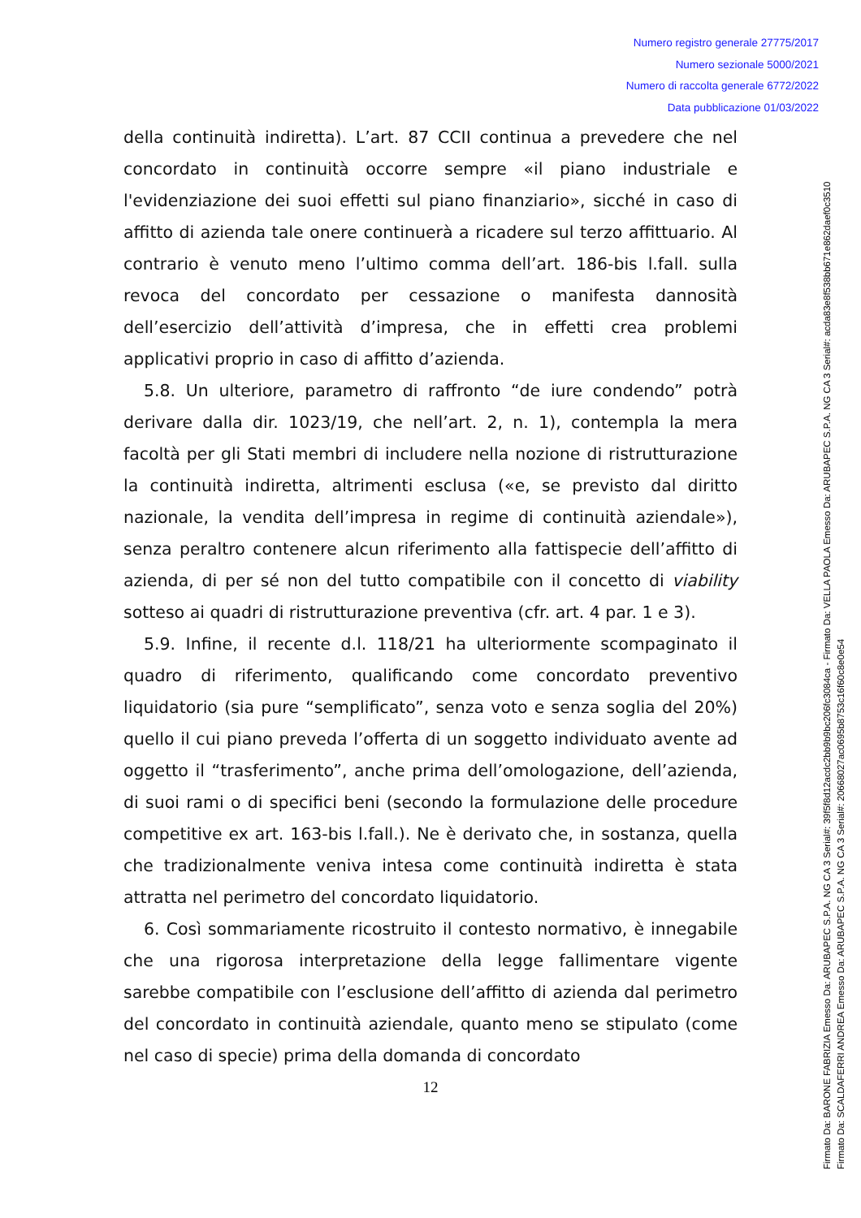Numero registro generale 27775/2017
Numero sezionale 5000/2021
Numero di raccolta generale 6772/2022
Data pubblicazione 01/03/2022
della continuità indiretta). L’art. 87 CCII continua a prevedere che nel concordato in continuità occorre sempre «il piano industriale e l'evidenziazione dei suoi effetti sul piano finanziario», sicché in caso di affitto di azienda tale onere continuerà a ricadere sul terzo affittuario. Al contrario è venuto meno l’ultimo comma dell’art. 186-bis l.fall. sulla revoca del concordato per cessazione o manifesta dannosità dell’esercizio dell’attività d’impresa, che in effetti crea problemi applicativi proprio in caso di affitto d’azienda.
5.8. Un ulteriore, parametro di raffronto “de iure condendo” potrà derivare dalla dir. 1023/19, che nell’art. 2, n. 1), contempla la mera facoltà per gli Stati membri di includere nella nozione di ristrutturazione la continuità indiretta, altrimenti esclusa («e, se previsto dal diritto nazionale, la vendita dell’impresa in regime di continuità aziendale»), senza peraltro contenere alcun riferimento alla fattispecie dell’affitto di azienda, di per sé non del tutto compatibile con il concetto di viability sotteso ai quadri di ristrutturazione preventiva (cfr. art. 4 par. 1 e 3).
5.9. Infine, il recente d.l. 118/21 ha ulteriormente scompaginato il quadro di riferimento, qualificando come concordato preventivo liquidatorio (sia pure “semplificato”, senza voto e senza soglia del 20%) quello il cui piano preveda l’offerta di un soggetto individuato avente ad oggetto il “trasferimento”, anche prima dell’omologazione, dell’azienda, di suoi rami o di specifici beni (secondo la formulazione delle procedure competitive ex art. 163-bis l.fall.). Ne è derivato che, in sostanza, quella che tradizionalmente veniva intesa come continuità indiretta è stata attratta nel perimetro del concordato liquidatorio.
6. Così sommariamente ricostruito il contesto normativo, è innegabile che una rigorosa interpretazione della legge fallimentare vigente sarebbe compatibile con l’esclusione dell’affitto di azienda dal perimetro del concordato in continuità aziendale, quanto meno se stipulato (come nel caso di specie) prima della domanda di concordato
12
Firmato Da: BARONE FABRIZIA Emesso Da: ARUBAPEC S.P.A. NG CA 3 Serial#: 39f5f8d12acdc2bb9b9bc206fc3084ca - Firmato Da: VELLA PAOLA Emesso Da: ARUBAPEC S.P.A. NG CA 3 Serial#: acda83e8f538bb671e862daef0c3510
Firmato Da: SCALDAFERRI ANDREA Emesso Da: ARUBAPEC S.P.A. NG CA 3 Serial#: 20668027ac0695b8753c16f60c8e0e54